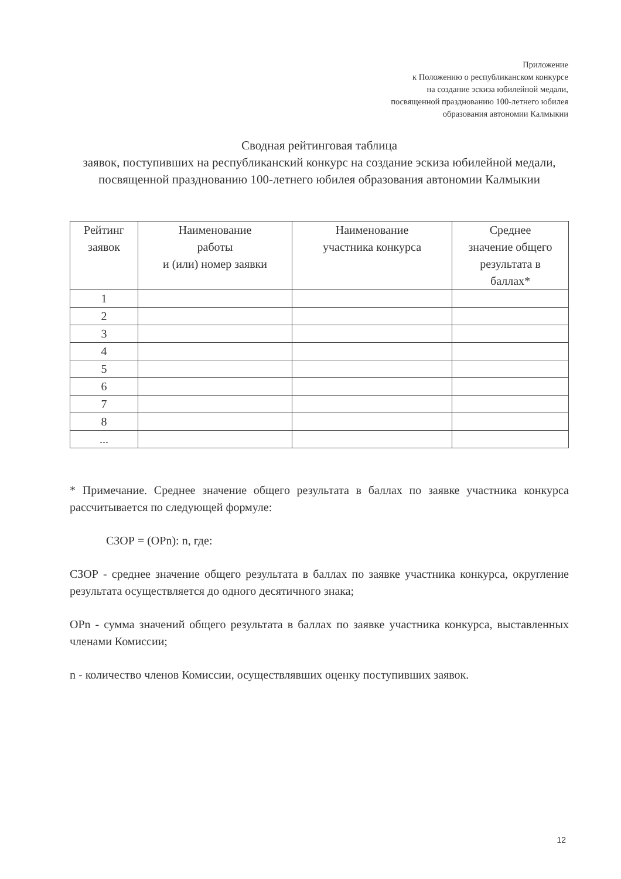Приложение
к Положению о республиканском конкурсе
на создание эскиза юбилейной медали,
посвященной празднованию 100-летнего юбилея
образования автономии Калмыкии
Сводная рейтинговая таблица
заявок, поступивших на республиканский конкурс на создание эскиза юбилейной медали, посвященной празднованию 100-летнего юбилея образования автономии Калмыкии
| Рейтинг заявок | Наименование работы и (или) номер заявки | Наименование участника конкурса | Среднее значение общего результата в баллах* |
| --- | --- | --- | --- |
| 1 | | | |
| 2 | | | |
| 3 | | | |
| 4 | | | |
| 5 | | | |
| 6 | | | |
| 7 | | | |
| 8 | | | |
| ... | | | |
* Примечание. Среднее значение общего результата в баллах по заявке участника конкурса рассчитывается по следующей формуле:
СЗОР = (ОРn): n, где:
СЗОР - среднее значение общего результата в баллах по заявке участника конкурса, округление результата осуществляется до одного десятичного знака;
ОРn - сумма значений общего результата в баллах по заявке участника конкурса, выставленных членами Комиссии;
n - количество членов Комиссии, осуществлявших оценку поступивших заявок.
12